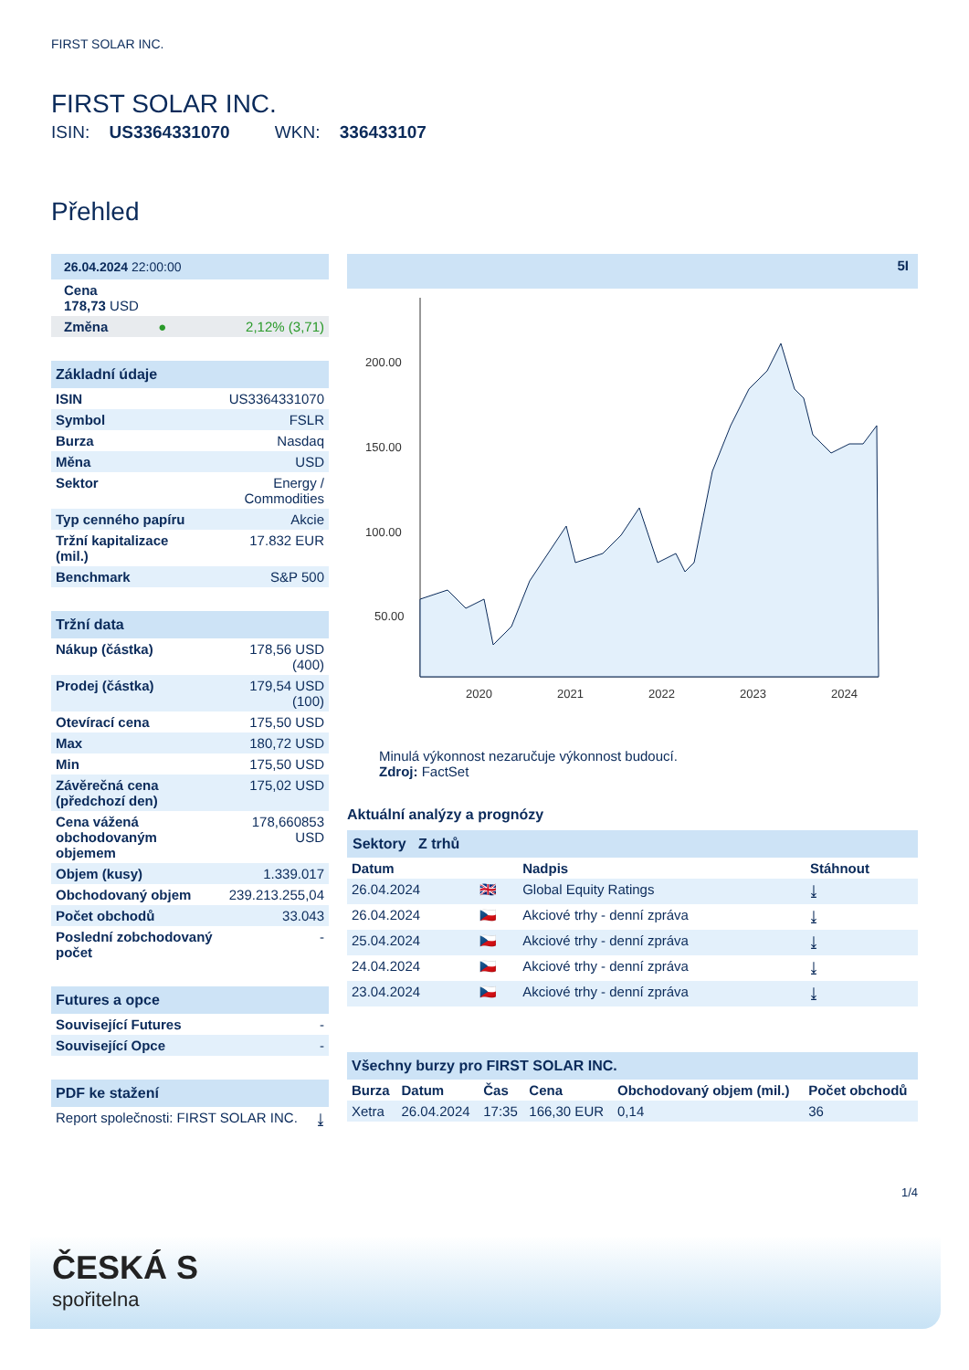FIRST SOLAR INC.
FIRST SOLAR INC.
ISIN: US3364331070 WKN: 336433107
Přehled
| 26.04.2024 22:00:00 | | |
| Cena 178,73 USD | | |
| Změna | ● | 2,12% (3,71) |
| Základní údaje | |
| ISIN | US3364331070 |
| Symbol | FSLR |
| Burza | Nasdaq |
| Měna | USD |
| Sektor | Energy / Commodities |
| Typ cenného papíru | Akcie |
| Tržní kapitalizace (mil.) | 17.832 EUR |
| Benchmark | S&P 500 |
| Tržní data | |
| Nákup (částka) | 178,56 USD (400) |
| Prodej (částka) | 179,54 USD (100) |
| Otevírací cena | 175,50 USD |
| Max | 180,72 USD |
| Min | 175,50 USD |
| Závěrečná cena (předchozí den) | 175,02 USD |
| Cena vážená obchodovaným objemem | 178,660853 USD |
| Objem (kusy) | 1.339.017 |
| Obchodovaný objem | 239.213.255,04 |
| Počet obchodů | 33.043 |
| Poslední zobchodovaný počet | - |
| Futures a opce | |
| Související Futures | - |
| Související Opce | - |
| PDF ke stažení | |
| Report společnosti: FIRST SOLAR INC. | ⤓ |
5I
200.00
150.00
100.00
50.00
2020
2021
2022
2023
2024
Minulá výkonnost nezaručuje výkonnost budoucí.
Zdroj: FactSet
Aktuální analýzy a prognózy
Sektory Z trhů
| Datum | | Nadpis | Stáhnout |
| --- | --- | --- | --- |
| 26.04.2024 | 🇬🇧 | Global Equity Ratings | ⤓ |
| 26.04.2024 | 🇨🇿 | Akciové trhy - denní zpráva | ⤓ |
| 25.04.2024 | 🇨🇿 | Akciové trhy - denní zpráva | ⤓ |
| 24.04.2024 | 🇨🇿 | Akciové trhy - denní zpráva | ⤓ |
| 23.04.2024 | 🇨🇿 | Akciové trhy - denní zpráva | ⤓ |
| Všechny burzy pro FIRST SOLAR INC. | | | | | |
| Burza | Datum | Čas | Cena | Obchodovaný objem (mil.) | Počet obchodů |
| Xetra | 26.04.2024 | 17:35 | 166,30 EUR | 0,14 | 36 |
1/4
ČESKÁ S
spořitelna